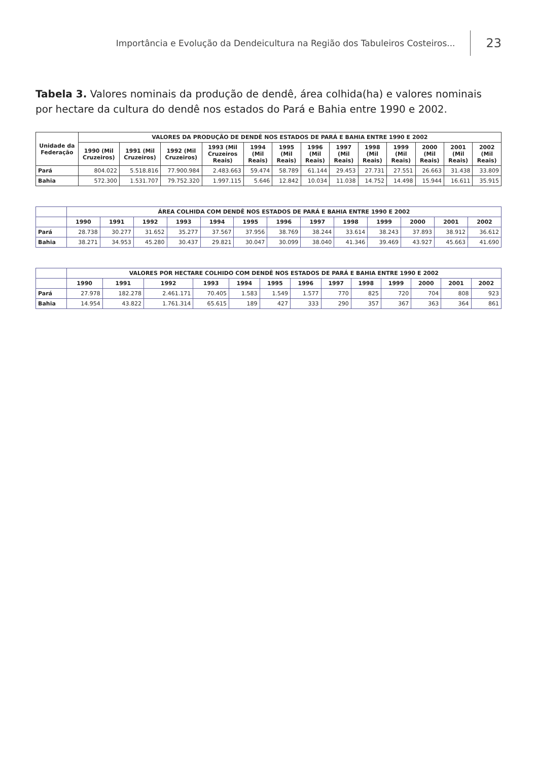Importância e Evolução da Dendeicultura na Região dos Tabuleiros Costeiros... 23
Tabela 3. Valores nominais da produção de dendê, área colhida(ha) e valores nominais por hectare da cultura do dendê nos estados do Pará e Bahia entre 1990 e 2002.
| Unidade da Federação | VALORES DA PRODUÇÃO DE DENDÊ NOS ESTADOS DE PARÁ E BAHIA ENTRE 1990 E 2002 | | | | | | | | | | | | |
| --- | --- | --- | --- | --- | --- | --- | --- | --- | --- | --- | --- | --- | --- |
| | 1990 (Mil Cruzeiros) | 1991 (Mil Cruzeiros) | 1992 (Mil Cruzeiros) | 1993 (Mil Cruzeiros Reais) | 1994 (Mil Reais) | 1995 (Mil Reais) | 1996 (Mil Reais) | 1997 (Mil Reais) | 1998 (Mil Reais) | 1999 (Mil Reais) | 2000 (Mil Reais) | 2001 (Mil Reais) | 2002 (Mil Reais) |
| Pará | 804.022 | 5.518.816 | 77.900.984 | 2.483.663 | 59.474 | 58.789 | 61.144 | 29.453 | 27.731 | 27.551 | 26.663 | 31.438 | 33.809 |
| Bahia | 572.300 | 1.531.707 | 79.752.320 | 1.997.115 | 5.646 | 12.842 | 10.034 | 11.038 | 14.752 | 14.498 | 15.944 | 16.611 | 35.915 |
| | ÁREA COLHIDA COM DENDÊ NOS ESTADOS DE PARÁ E BAHIA ENTRE 1990 E 2002 | | | | | | | | | | | | |
| --- | --- | --- | --- | --- | --- | --- | --- | --- | --- | --- | --- | --- | --- |
| | 1990 | 1991 | 1992 | 1993 | 1994 | 1995 | 1996 | 1997 | 1998 | 1999 | 2000 | 2001 | 2002 |
| Pará | 28.738 | 30.277 | 31.652 | 35.277 | 37.567 | 37.956 | 38.769 | 38.244 | 33.614 | 38.243 | 37.893 | 38.912 | 36.612 |
| Bahia | 38.271 | 34.953 | 45.280 | 30.437 | 29.821 | 30.047 | 30.099 | 38.040 | 41.346 | 39.469 | 43.927 | 45.663 | 41.690 |
| | VALORES POR HECTARE COLHIDO COM DENDÊ NOS ESTADOS DE PARÁ E BAHIA ENTRE 1990 E 2002 | | | | | | | | | | | | |
| --- | --- | --- | --- | --- | --- | --- | --- | --- | --- | --- | --- | --- | --- |
| | 1990 | 1991 | 1992 | 1993 | 1994 | 1995 | 1996 | 1997 | 1998 | 1999 | 2000 | 2001 | 2002 |
| Pará | 27.978 | 182.278 | 2.461.171 | 70.405 | 1.583 | 1.549 | 1.577 | 770 | 825 | 720 | 704 | 808 | 923 |
| Bahia | 14.954 | 43.822 | 1.761.314 | 65.615 | 189 | 427 | 333 | 290 | 357 | 367 | 363 | 364 | 861 |